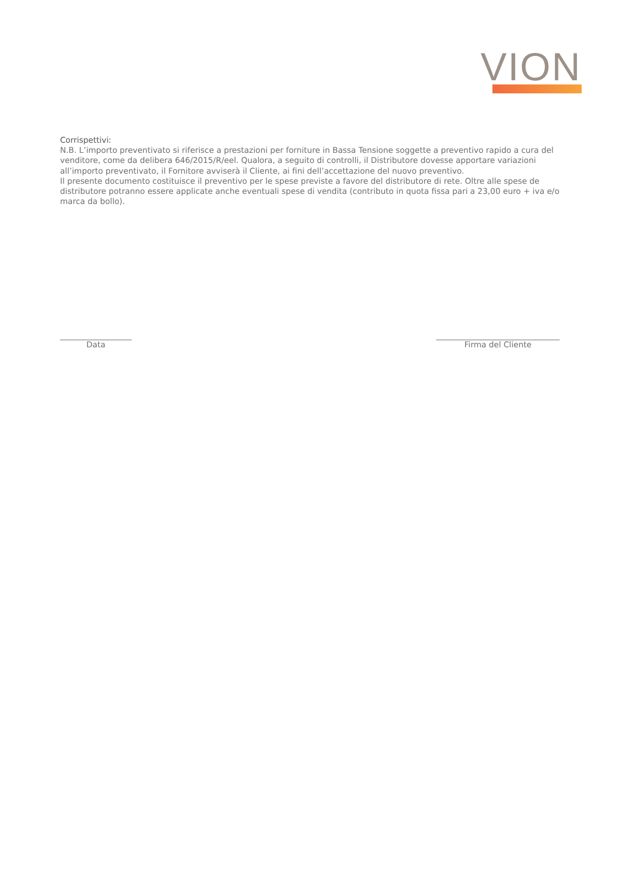VION
Corrispettivi:
N.B. L’importo preventivato si riferisce a prestazioni per forniture in Bassa Tensione soggette a preventivo rapido a cura del venditore, come da delibera 646/2015/R/eel. Qualora, a seguito di controlli, il Distributore dovesse apportare variazioni all’importo preventivato, il Fornitore avviserà il Cliente, ai fini dell’accettazione del nuovo preventivo.
Il presente documento costituisce il preventivo per le spese previste a favore del distributore di rete. Oltre alle spese de distributore potranno essere applicate anche eventuali spese di vendita (contributo in quota fissa pari a 23,00 euro + iva e/o marca da bollo).
__________________
Data
_______________________________
Firma del Cliente